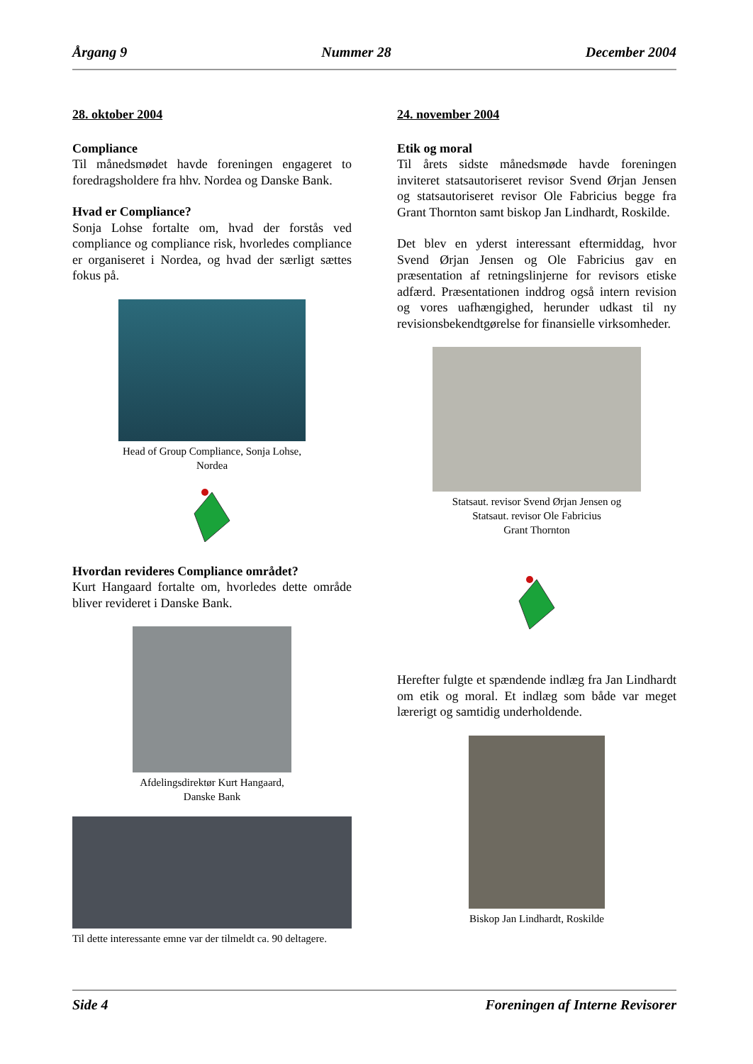Årgang 9 Nummer 28 December 2004
28. oktober 2004
Compliance
Til månedsmødet havde foreningen engageret to foredragsholdere fra hhv. Nordea og Danske Bank.
Hvad er Compliance?
Sonja Lohse fortalte om, hvad der forstås ved compliance og compliance risk, hvorledes compliance er organiseret i Nordea, og hvad der særligt sættes fokus på.
Head of Group Compliance, Sonja Lohse,
Nordea
Hvordan revideres Compliance området?
Kurt Hangaard fortalte om, hvorledes dette område bliver revideret i Danske Bank.
Afdelingsdirektør Kurt Hangaard,
Danske Bank
Til dette interessante emne var der tilmeldt ca. 90 deltagere.
24. november 2004
Etik og moral
Til årets sidste månedsmøde havde foreningen inviteret statsautoriseret revisor Svend Ørjan Jensen og statsautoriseret revisor Ole Fabricius begge fra Grant Thornton samt biskop Jan Lindhardt, Roskilde.
Det blev en yderst interessant eftermiddag, hvor Svend Ørjan Jensen og Ole Fabricius gav en præsentation af retningslinjerne for revisors etiske adfærd. Præsentationen inddrog også intern revision og vores uafhængighed, herunder udkast til ny revisionsbekendtgørelse for finansielle virksomheder.
Statsaut. revisor Svend Ørjan Jensen og
Statsaut. revisor Ole Fabricius
Grant Thornton
Herefter fulgte et spændende indlæg fra Jan Lindhardt om etik og moral. Et indlæg som både var meget lærerigt og samtidig underholdende.
Biskop Jan Lindhardt, Roskilde
Side 4 Foreningen af Interne Revisorer